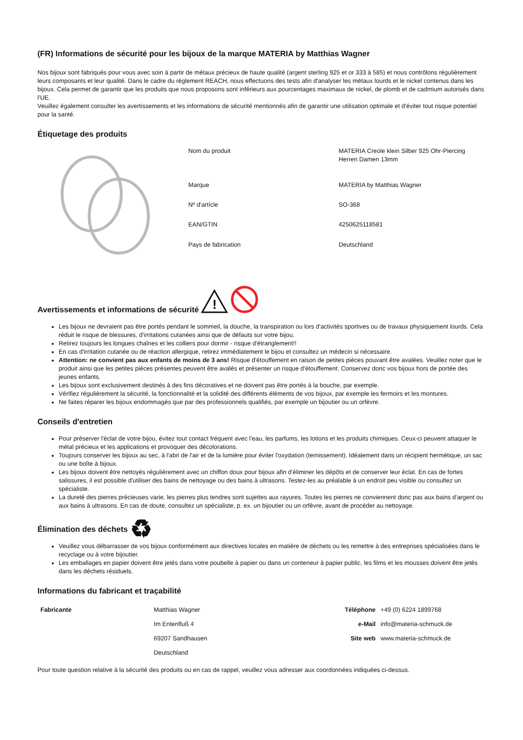(FR) Informations de sécurité pour les bijoux de la marque MATERIA by Matthias Wagner
Nos bijoux sont fabriqués pour vous avec soin à partir de métaux précieux de haute qualité (argent sterling 925 et or 333 à 585) et nous contrôlons régulièrement leurs composants et leur qualité. Dans le cadre du règlement REACH, nous effectuons des tests afin d'analyser les métaux lourds et le nickel contenus dans les bijoux. Cela permet de garantir que les produits que nous proposons sont inférieurs aux pourcentages maximaux de nickel, de plomb et de cadmium autorisés dans l'UE.
Veuillez également consulter les avertissements et les informations de sécurité mentionnés afin de garantir une utilisation optimale et d'éviter tout risque potentiel pour la santé.
Étiquetage des produits
| Nom du produit | MATERIA Creole klein Silber 925 Ohr-Piercing Herren Damen 13mm |
| Marque | MATERIA by Matthias Wagner |
| Nº d'artícle | SO-368 |
| EAN/GTIN | 4250625118581 |
| Pays de fabrication | Deutschland |
Avertissements et informations de sécurité
!
Les bijoux ne devraient pas être portés pendant le sommeil, la douche, la transpiration ou lors d'activités sportives ou de travaux physiquement lourds. Cela réduit le risque de blessures, d'irritations cutanées ainsi que de défauts sur votre bijou.
Retirez toujours les longues chaînes et les colliers pour dormir - risque d'étranglement!!
En cas d'irritation cutanée ou de réaction allergique, retirez immédiatement le bijou et consultez un médecin si nécessaire.
Attention: ne convient pas aux enfants de moins de 3 ans! Risque d'étouffement en raison de petites pièces pouvant être avalées. Veuillez noter que le produit ainsi que les petites pièces présentes peuvent être avalés et présenter un risque d'étouffement. Conservez donc vos bijoux hors de portée des jeunes enfants.
Les bijoux sont exclusivement destinés à des fins décoratives et ne doivent pas être portés à la bouche, par exemple.
Vérifiez régulièrement la sécurité, la fonctionnalité et la solidité des différents éléments de vos bijoux, par exemple les fermoirs et les montures.
Ne faites réparer les bijoux endommagés que par des professionnels qualifiés, par exemple un bijoutier ou un orfèvre.
Conseils d'entretien
Pour préserver l'éclat de votre bijou, évitez tout contact fréquent avec l'eau, les parfums, les lotions et les produits chimiques. Ceux-ci peuvent attaquer le métal précieux et les applications et provoquer des décolorations.
Toujours conserver les bijoux au sec, à l'abri de l'air et de la lumière pour éviter l'oxydation (ternissement). Idéalement dans un récipient hermétique, un sac ou une boîte à bijoux.
Les bijoux doivent être nettoyés régulièrement avec un chiffon doux pour bijoux afin d'éliminer les dépôts et de conserver leur éclat. En cas de fortes salissures, il est possible d'utiliser des bains de nettoyage ou des bains à ultrasons. Testez-les au préalable à un endroit peu visible ou consultez un spécialiste.
La dureté des pierres précieuses varie, les pierres plus tendres sont sujettes aux rayures. Toutes les pierres ne conviennent donc pas aux bains d'argent ou aux bains à ultrasons. En cas de doute, consultez un spécialiste, p. ex. un bijoutier ou un orfèvre, avant de procéder au nettoyage.
Élimination des déchets ♻
Veuillez vous débarrasser de vos bijoux conformément aux directives locales en matière de déchets ou les remettre à des entreprises spécialisées dans le recyclage ou à votre bijoutier.
Les emballages en papier doivent être jetés dans votre poubelle à papier ou dans un conteneur à papier public, les films et les mousses doivent être jetés dans les déchets résiduels.
Informations du fabricant et traçabilité
| Fabricante | Matthias Wagner | Téléphone | +49 (0) 6224 1899768 |
| | Im Entenfluß 4 | e-Mail | info@materia-schmuck.de |
| | 69207 Sandhausen | Site web | www.materia-schmuck.de |
| | Deutschland | | |
Pour toute question relative à la sécurité des produits ou en cas de rappel, veuillez vous adresser aux coordonnées indiquées ci-dessus.